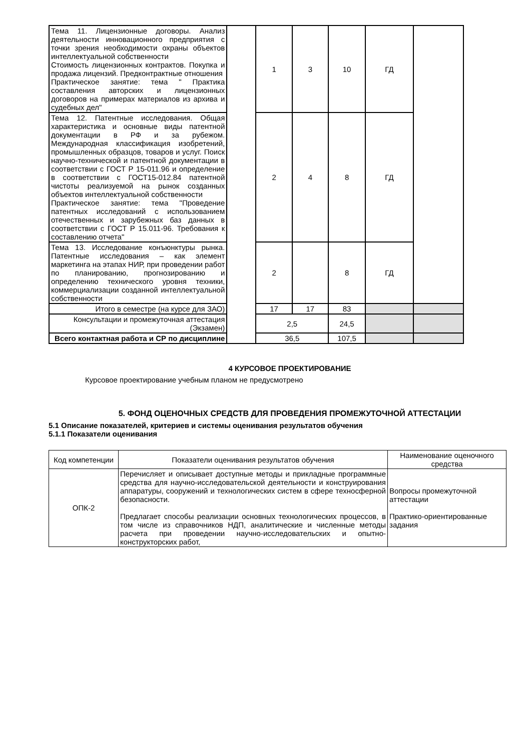| Тема 11. Лицензионные договоры. Анализ деятельности инновационного предприятия с точки зрения необходимости охраны объектов интеллектуальной собственности Стоимость лицензионных контрактов. Покупка и продажа лицензий. Предконтрактные отношения Практическое занятие: тема " Практика составления авторских и лицензионных договоров на примерах материалов из архива и судебных дел" | | 1 | 3 | 10 | ГД | |
| Тема 12. Патентные исследования. Общая характеристика и основные виды патентной документации в РФ и за рубежом. Международная классификация изобретений, промышленных образцов, товаров и услуг. Поиск научно-технической и патентной документации в соответствии с ГОСТ Р 15-011.96 и определение в соответствии с ГОСТ15-012.84 патентной чистоты реализуемой на рынок созданных объектов интеллектуальной собственности Практическое занятие: тема "Проведение патентных исследований с использованием отечественных и зарубежных баз данных в соответствии с ГОСТ Р 15.011-96. Требования к составлению отчета" | | 2 | 4 | 8 | ГД | |
| Тема 13. Исследование конъюнктуры рынка. Патентные исследования – как элемент маркетинга на этапах НИР, при проведении работ по планированию, прогнозированию и определению технического уровня техники, коммерциализации созданной интеллектуальной собственности | | 2 | | 8 | ГД | |
| Итого в семестре (на курсе для ЗАО) | | 17 | 17 | 83 | | |
| Консультации и промежуточная аттестация (Экзамен) | | 2,5 | | 24,5 | | |
| Всего контактная работа и СР по дисциплине | | 36,5 | | 107,5 | | |
4 КУРСОВОЕ ПРОЕКТИРОВАНИЕ
Курсовое проектирование учебным планом не предусмотрено
5. ФОНД ОЦЕНОЧНЫХ СРЕДСТВ ДЛЯ ПРОВЕДЕНИЯ ПРОМЕЖУТОЧНОЙ АТТЕСТАЦИИ
5.1 Описание показателей, критериев и системы оценивания результатов обучения
5.1.1 Показатели оценивания
| Код компетенции | Показатели оценивания результатов обучения | Наименование оценочного средства |
| --- | --- | --- |
| ОПК-2 | Перечисляет и описывает доступные методы и прикладные программные средства для научно-исследовательской деятельности и конструирования аппаратуры, сооружений и технологических систем в сфере техносферной безопасности. Предлагает способы реализации основных технологических процессов, в том числе из справочников НДП, аналитические и численные методы расчета при проведении научно-исследовательских и опытно-конструкторских работ, | Вопросы промежуточной аттестации Практико-ориентированные задания |